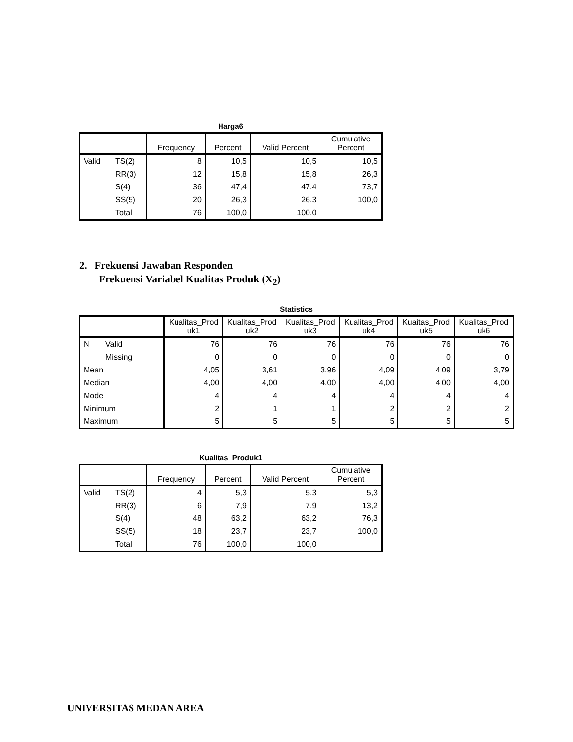Harga6
| | | Frequency | Percent | Valid Percent | Cumulative Percent |
| --- | --- | --- | --- | --- | --- |
| Valid | TS(2) | 8 | 10,5 | 10,5 | 10,5 |
| | RR(3) | 12 | 15,8 | 15,8 | 26,3 |
| | S(4) | 36 | 47,4 | 47,4 | 73,7 |
| | SS(5) | 20 | 26,3 | 26,3 | 100,0 |
| | Total | 76 | 100,0 | 100,0 | |
2. Frekuensi Jawaban Responden
Frekuensi Variabel Kualitas Produk (X<sub>2</sub>)
Statistics
| | | Kualitas_Prod uk1 | Kualitas_Prod uk2 | Kualitas_Prod uk3 | Kualitas_Prod uk4 | Kuaitas_Prod uk5 | Kualitas_Prod uk6 |
| --- | --- | --- | --- | --- | --- | --- | --- |
| N | Valid | 76 | 76 | 76 | 76 | 76 | 76 |
| | Missing | 0 | 0 | 0 | 0 | 0 | 0 |
| Mean | | 4,05 | 3,61 | 3,96 | 4,09 | 4,09 | 3,79 |
| Median | | 4,00 | 4,00 | 4,00 | 4,00 | 4,00 | 4,00 |
| Mode | | 4 | 4 | 4 | 4 | 4 | 4 |
| Minimum | | 2 | 1 | 1 | 2 | 2 | 2 |
| Maximum | | 5 | 5 | 5 | 5 | 5 | 5 |
Kualitas_Produk1
| | | Frequency | Percent | Valid Percent | Cumulative Percent |
| --- | --- | --- | --- | --- | --- |
| Valid | TS(2) | 4 | 5,3 | 5,3 | 5,3 |
| | RR(3) | 6 | 7,9 | 7,9 | 13,2 |
| | S(4) | 48 | 63,2 | 63,2 | 76,3 |
| | SS(5) | 18 | 23,7 | 23,7 | 100,0 |
| | Total | 76 | 100,0 | 100,0 | |
UNIVERSITAS MEDAN AREA